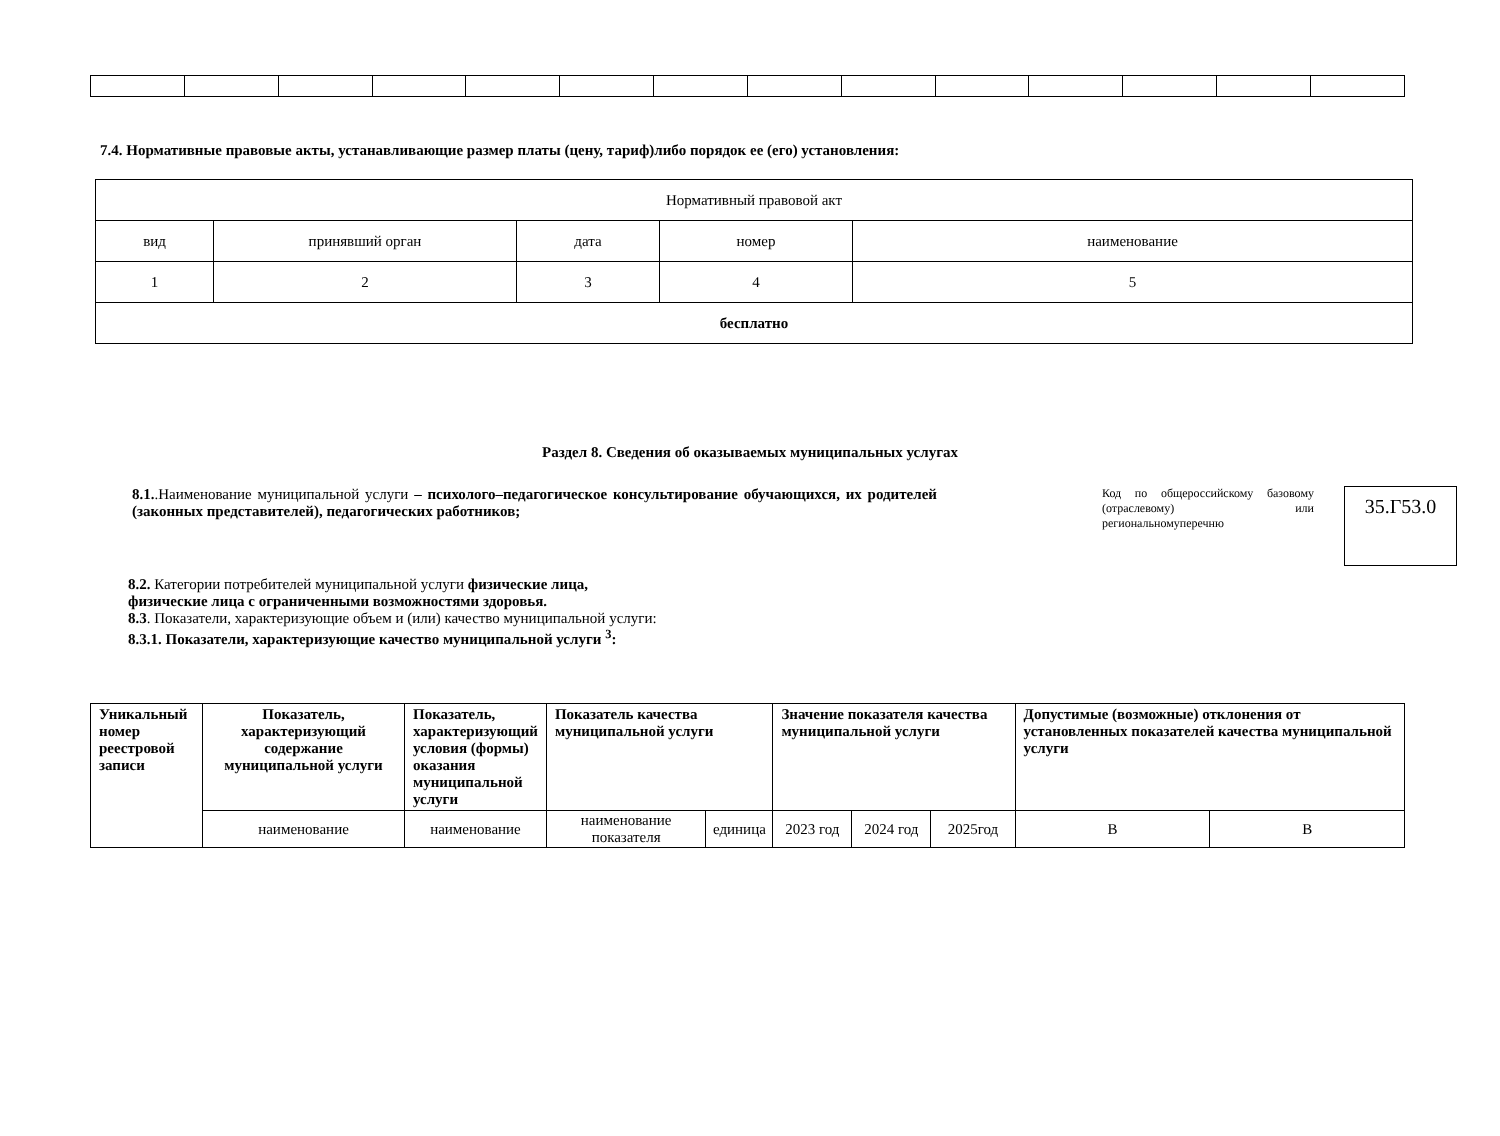7.4. Нормативные правовые акты, устанавливающие размер платы (цену, тариф)либо порядок ее (его) установления:
| Нормативный правовой акт | | | | |
| вид | принявший орган | дата | номер | наименование |
| 1 | 2 | 3 | 4 | 5 |
| бесплатно | | | | |
Раздел 8. Сведения об оказываемых муниципальных услугах
8.1..Наименование муниципальной услуги – психолого–педагогическое консультирование обучающихся, их родителей (законных представителей), педагогических работников;
Код по общероссийскому базовому (отраслевому) или региональномуперечню
35.Г53.0
8.2. Категории потребителей муниципальной услуги физические лица,
физические лица с ограниченными возможностями здоровья.
8.3. Показатели, характеризующие объем и (или) качество муниципальной услуги:
8.3.1. Показатели, характеризующие качество муниципальной услуги <sup>3</sup>:
| Уникальный номер реестровой записи | Показатель, характеризующий содержание муниципальной услуги | Показатель, характеризующий условия (формы) оказания муниципальной услуги | Показатель качества муниципальной услуги | | Значение показателя качества муниципальной услуги | | | Допустимые (возможные) отклонения от установленных показателей качества муниципальной услуги | |
| --- | --- | --- | --- | --- | --- | --- | --- | --- | --- |
| | наименование | наименование | наименование показателя | единица | 2023 год | 2024 год | 2025год | В | В |